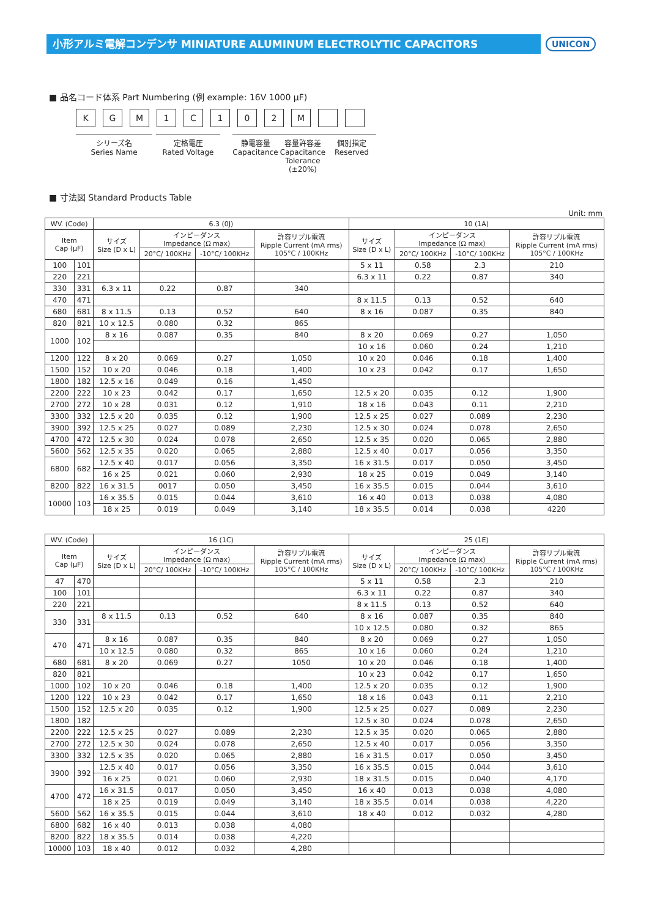小形アルミ電解コンデンサ MINIATURE ALUMINUM ELECTROLYTIC CAPACITORS UNICON
■ 品名コード体系 Part Numbering (例 example: 16V 1000 µF)
KGM 1 C 102 M
シリーズ名
Series Name
定格電圧
Rated Voltage
静電容量
Capacitance
容量許容差
Capacitance
Tolerance (±20%)
個別指定
Reserved
■ 寸法図 Standard Products Table
Unit: mm
| WV. (Code) | | 6.3 (0J) | | | | 10 (1A) | | | |
| --- | --- | --- | --- | --- | --- | --- | --- | --- | --- |
| Item Cap (µF) | | サイズ Size (D x L) | インピーダンス Impedance (Ω max) | | 許容リプル電流 Ripple Current (mA rms) 105°C / 100KHz | サイズ Size (D x L) | インピーダンス Impedance (Ω max) | | 許容リプル電流 Ripple Current (mA rms) 105°C / 100KHz |
| | | | 20°C/ 100KHz | -10°C/ 100KHz | | | 20°C/ 100KHz | -10°C/ 100KHz | |
| 100 | 101 | | | | | 5 x 11 | 0.58 | 2.3 | 210 |
| 220 | 221 | | | | | 6.3 x 11 | 0.22 | 0.87 | 340 |
| 330 | 331 | 6.3 x 11 | 0.22 | 0.87 | 340 | | | | |
| 470 | 471 | | | | | 8 x 11.5 | 0.13 | 0.52 | 640 |
| 680 | 681 | 8 x 11.5 | 0.13 | 0.52 | 640 | 8 x 16 | 0.087 | 0.35 | 840 |
| 820 | 821 | 10 x 12.5 | 0.080 | 0.32 | 865 | | | | |
| 1000 | 102 | 8 x 16 | 0.087 | 0.35 | 840 | 8 x 20 | 0.069 | 0.27 | 1,050 |
| | | | | | | 10 x 16 | 0.060 | 0.24 | 1,210 |
| 1200 | 122 | 8 x 20 | 0.069 | 0.27 | 1,050 | 10 x 20 | 0.046 | 0.18 | 1,400 |
| 1500 | 152 | 10 x 20 | 0.046 | 0.18 | 1,400 | 10 x 23 | 0.042 | 0.17 | 1,650 |
| 1800 | 182 | 12.5 x 16 | 0.049 | 0.16 | 1,450 | | | | |
| 2200 | 222 | 10 x 23 | 0.042 | 0.17 | 1,650 | 12.5 x 20 | 0.035 | 0.12 | 1,900 |
| 2700 | 272 | 10 x 28 | 0.031 | 0.12 | 1,910 | 18 x 16 | 0.043 | 0.11 | 2,210 |
| 3300 | 332 | 12.5 x 20 | 0.035 | 0.12 | 1,900 | 12.5 x 25 | 0.027 | 0.089 | 2,230 |
| 3900 | 392 | 12.5 x 25 | 0.027 | 0.089 | 2,230 | 12.5 x 30 | 0.024 | 0.078 | 2,650 |
| 4700 | 472 | 12.5 x 30 | 0.024 | 0.078 | 2,650 | 12.5 x 35 | 0.020 | 0.065 | 2,880 |
| 5600 | 562 | 12.5 x 35 | 0.020 | 0.065 | 2,880 | 12.5 x 40 | 0.017 | 0.056 | 3,350 |
| 6800 | 682 | 12.5 x 40 | 0.017 | 0.056 | 3,350 | 16 x 31.5 | 0.017 | 0.050 | 3,450 |
| | | 16 x 25 | 0.021 | 0.060 | 2,930 | 18 x 25 | 0.019 | 0.049 | 3,140 |
| 8200 | 822 | 16 x 31.5 | 0017 | 0.050 | 3,450 | 16 x 35.5 | 0.015 | 0.044 | 3,610 |
| 10000 | 103 | 16 x 35.5 | 0.015 | 0.044 | 3,610 | 16 x 40 | 0.013 | 0.038 | 4,080 |
| | | 18 x 25 | 0.019 | 0.049 | 3,140 | 18 x 35.5 | 0.014 | 0.038 | 4220 |
| WV. (Code) | | 16 (1C) | | | | 25 (1E) | | | |
| --- | --- | --- | --- | --- | --- | --- | --- | --- | --- |
| Item Cap (µF) | | サイズ Size (D x L) | インピーダンス Impedance (Ω max) | | 許容リプル電流 Ripple Current (mA rms) 105°C / 100KHz | サイズ Size (D x L) | インピーダンス Impedance (Ω max) | | 許容リプル電流 Ripple Current (mA rms) 105°C / 100KHz |
| | | | 20°C/ 100KHz | -10°C/ 100KHz | | | 20°C/ 100KHz | -10°C/ 100KHz | |
| 47 | 470 | | | | | 5 x 11 | 0.58 | 2.3 | 210 |
| 100 | 101 | | | | | 6.3 x 11 | 0.22 | 0.87 | 340 |
| 220 | 221 | | | | | 8 x 11.5 | 0.13 | 0.52 | 640 |
| 330 | 331 | 8 x 11.5 | 0.13 | 0.52 | 640 | 8 x 16 | 0.087 | 0.35 | 840 |
| | | | | | | 10 x 12.5 | 0.080 | 0.32 | 865 |
| 470 | 471 | 8 x 16 | 0.087 | 0.35 | 840 | 8 x 20 | 0.069 | 0.27 | 1,050 |
| | | 10 x 12.5 | 0.080 | 0.32 | 865 | 10 x 16 | 0.060 | 0.24 | 1,210 |
| 680 | 681 | 8 x 20 | 0.069 | 0.27 | 1050 | 10 x 20 | 0.046 | 0.18 | 1,400 |
| 820 | 821 | | | | | 10 x 23 | 0.042 | 0.17 | 1,650 |
| 1000 | 102 | 10 x 20 | 0.046 | 0.18 | 1,400 | 12.5 x 20 | 0.035 | 0.12 | 1,900 |
| 1200 | 122 | 10 x 23 | 0.042 | 0.17 | 1,650 | 18 x 16 | 0.043 | 0.11 | 2,210 |
| 1500 | 152 | 12.5 x 20 | 0.035 | 0.12 | 1,900 | 12.5 x 25 | 0.027 | 0.089 | 2,230 |
| 1800 | 182 | | | | | 12.5 x 30 | 0.024 | 0.078 | 2,650 |
| 2200 | 222 | 12.5 x 25 | 0.027 | 0.089 | 2,230 | 12.5 x 35 | 0.020 | 0.065 | 2,880 |
| 2700 | 272 | 12.5 x 30 | 0.024 | 0.078 | 2,650 | 12.5 x 40 | 0.017 | 0.056 | 3,350 |
| 3300 | 332 | 12.5 x 35 | 0.020 | 0.065 | 2,880 | 16 x 31.5 | 0.017 | 0.050 | 3,450 |
| 3900 | 392 | 12.5 x 40 | 0.017 | 0.056 | 3,350 | 16 x 35.5 | 0.015 | 0.044 | 3,610 |
| | | 16 x 25 | 0.021 | 0.060 | 2,930 | 18 x 31.5 | 0.015 | 0.040 | 4,170 |
| 4700 | 472 | 16 x 31.5 | 0.017 | 0.050 | 3,450 | 16 x 40 | 0.013 | 0.038 | 4,080 |
| | | 18 x 25 | 0.019 | 0.049 | 3,140 | 18 x 35.5 | 0.014 | 0.038 | 4,220 |
| 5600 | 562 | 16 x 35.5 | 0.015 | 0.044 | 3,610 | 18 x 40 | 0.012 | 0.032 | 4,280 |
| 6800 | 682 | 16 x 40 | 0.013 | 0.038 | 4,080 | | | | |
| 8200 | 822 | 18 x 35.5 | 0.014 | 0.038 | 4,220 | | | | |
| 10000 | 103 | 18 x 40 | 0.012 | 0.032 | 4,280 | | | | |